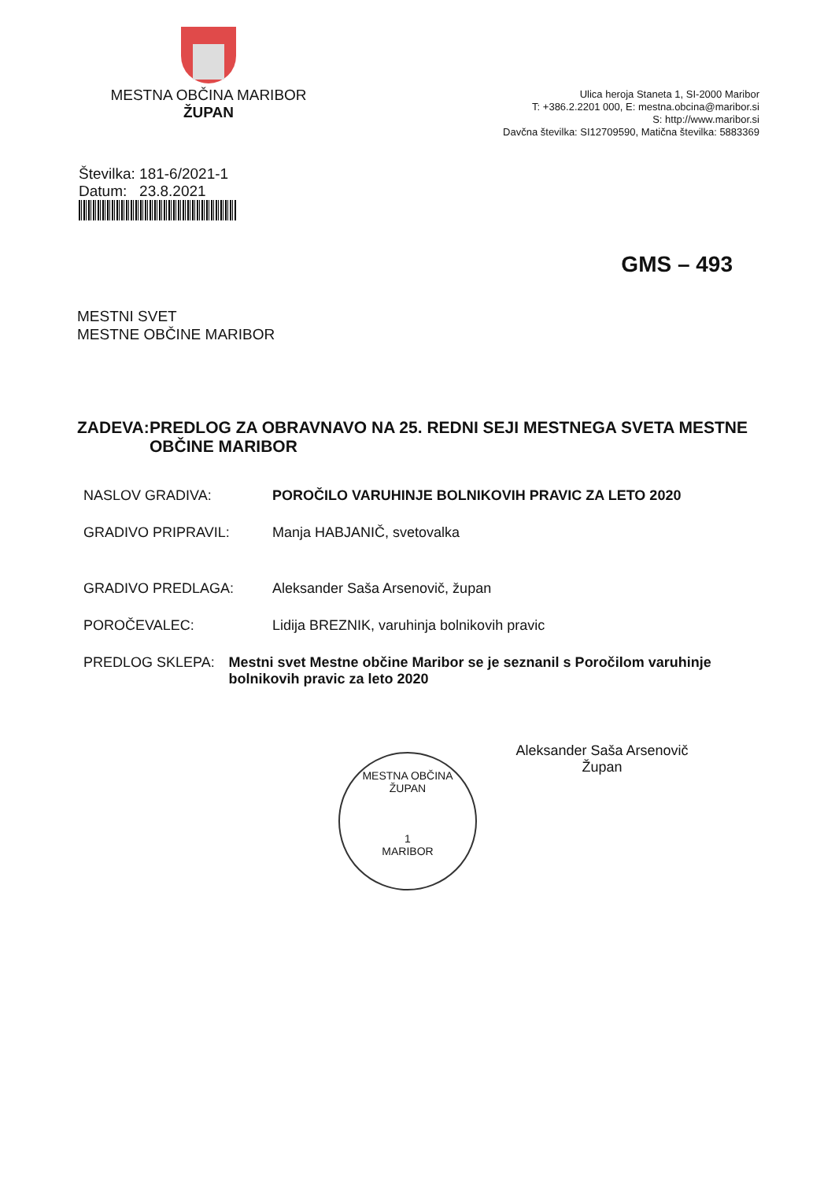MESTNA OBČINA MARIBOR
ŽUPAN
Ulica heroja Staneta 1, SI-2000 Maribor
T: +386.2.2201 000, E: mestna.obcina@maribor.si
S: http://www.maribor.si
Davčna številka: SI12709590, Matična številka: 5883369
Številka: 181-6/2021-1
Datum: 23.8.2021
GMS – 493
MESTNI SVET
MESTNE OBČINE MARIBOR
ZADEVA: PREDLOG ZA OBRAVNAVO NA 25. REDNI SEJI MESTNEGA SVETA MESTNE OBČINE MARIBOR
NASLOV GRADIVA: POROČILO VARUHINJE BOLNIKOVIH PRAVIC ZA LETO 2020
GRADIVO PRIPRAVIL: Manja HABJANIČ, svetovalka
GRADIVO PREDLAGA: Aleksander Saša Arsenovič, župan
POROČEVALEC: Lidija BREZNIK, varuhinja bolnikovih pravic
PREDLOG SKLEPA: Mestni svet Mestne občine Maribor se je seznanil s Poročilom varuhinje bolnikovih pravic za leto 2020
Aleksander Saša Arsenovič
Župan
MESTNA OBČINA
ŽUPAN
1
MARIBOR